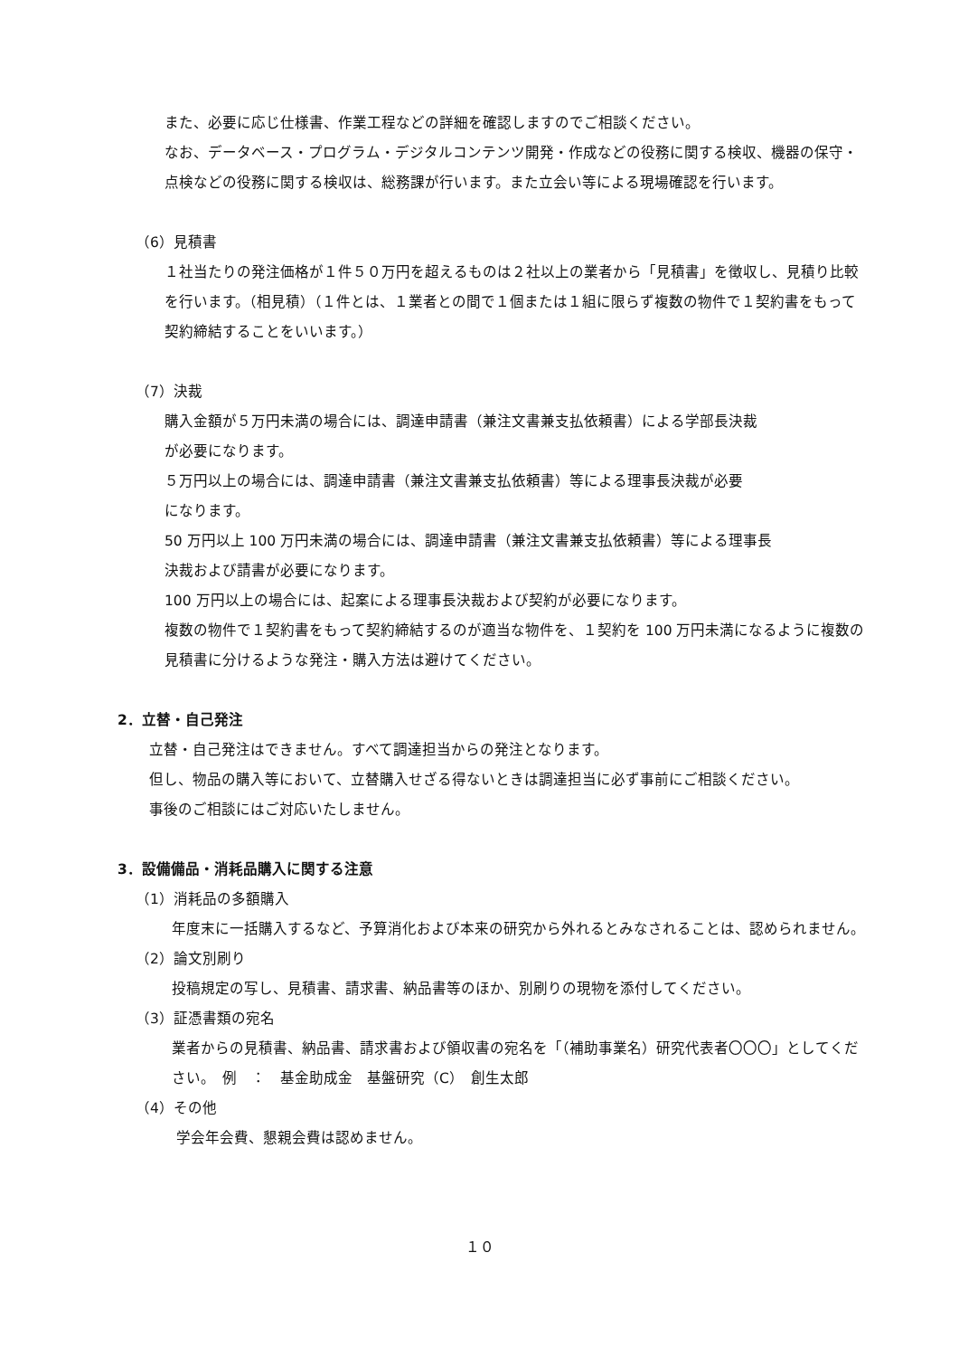また、必要に応じ仕様書、作業工程などの詳細を確認しますのでご相談ください。
なお、データベース・プログラム・デジタルコンテンツ開発・作成などの役務に関する検収、機器の保守・点検などの役務に関する検収は、総務課が行います。また立会い等による現場確認を行います。
（6）見積書
１社当たりの発注価格が１件５０万円を超えるものは２社以上の業者から「見積書」を徴収し、見積り比較を行います。（相見積）（１件とは、１業者との間で１個または１組に限らず複数の物件で１契約書をもって契約締結することをいいます。）
（7）決裁
購入金額が５万円未満の場合には、調達申請書（兼注文書兼支払依頼書）による学部長決裁
が必要になります。
５万円以上の場合には、調達申請書（兼注文書兼支払依頼書）等による理事長決裁が必要
になります。
50 万円以上 100 万円未満の場合には、調達申請書（兼注文書兼支払依頼書）等による理事長
決裁および請書が必要になります。
100 万円以上の場合には、起案による理事長決裁および契約が必要になります。
複数の物件で１契約書をもって契約締結するのが適当な物件を、１契約を 100 万円未満になるように複数の見積書に分けるような発注・購入方法は避けてください。
2．立替・自己発注
立替・自己発注はできません。すべて調達担当からの発注となります。
但し、物品の購入等において、立替購入せざる得ないときは調達担当に必ず事前にご相談ください。
事後のご相談にはご対応いたしません。
3．設備備品・消耗品購入に関する注意
（1）消耗品の多額購入
年度末に一括購入するなど、予算消化および本来の研究から外れるとみなされることは、認められません。
（2）論文別刷り
投稿規定の写し、見積書、請求書、納品書等のほか、別刷りの現物を添付してください。
（3）証憑書類の宛名
業者からの見積書、納品書、請求書および領収書の宛名を「（補助事業名）研究代表者〇〇〇」としてください。　例　：　基金助成金　基盤研究（C）　創生太郎
（4）その他
学会年会費、懇親会費は認めません。
１０